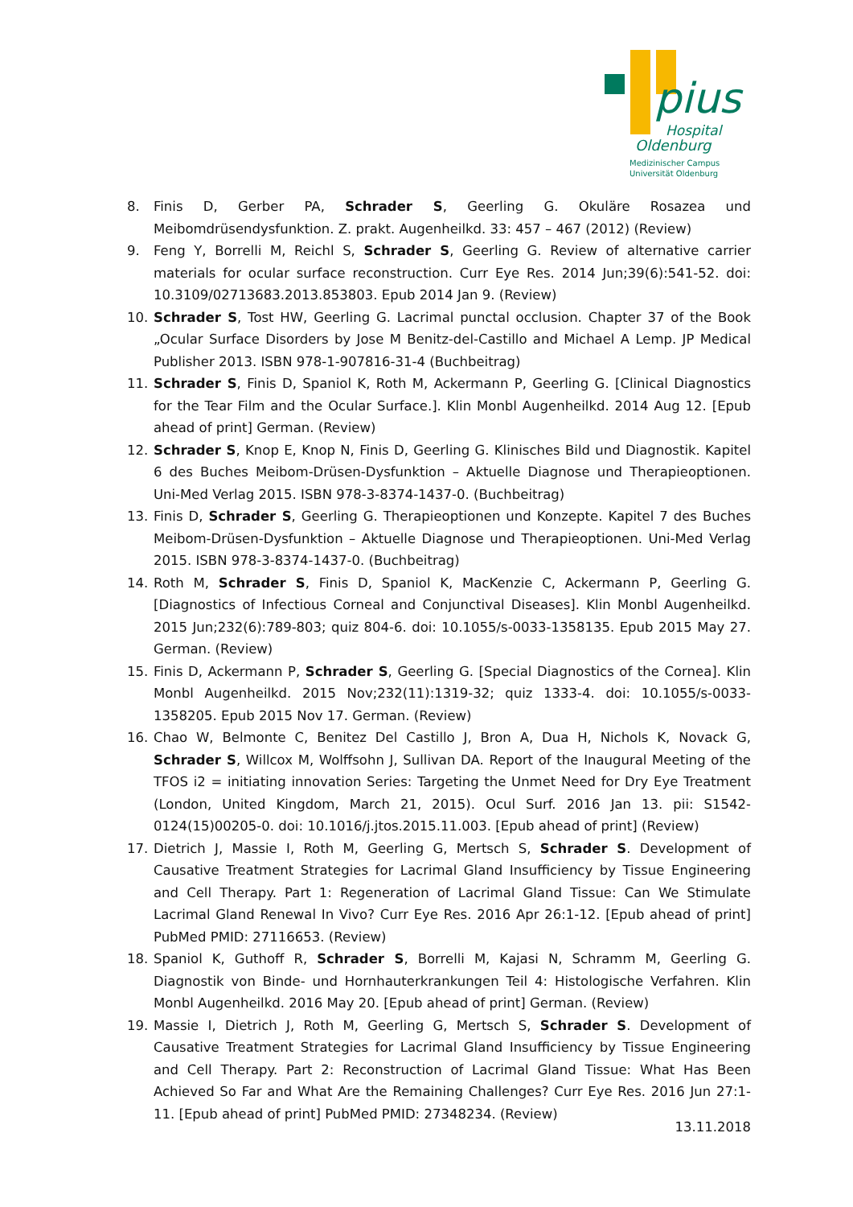pius
Hospital
Oldenburg
Medizinischer Campus
Universität Oldenburg
8. Finis D, Gerber PA, Schrader S, Geerling G. Okuläre Rosazea und Meibomdrüsendysfunktion. Z. prakt. Augenheilkd. 33: 457 – 467 (2012) (Review)
9. Feng Y, Borrelli M, Reichl S, Schrader S, Geerling G. Review of alternative carrier materials for ocular surface reconstruction. Curr Eye Res. 2014 Jun;39(6):541-52. doi: 10.3109/02713683.2013.853803. Epub 2014 Jan 9. (Review)
10. Schrader S, Tost HW, Geerling G. Lacrimal punctal occlusion. Chapter 37 of the Book „Ocular Surface Disorders by Jose M Benitz-del-Castillo and Michael A Lemp. JP Medical Publisher 2013. ISBN 978-1-907816-31-4 (Buchbeitrag)
11. Schrader S, Finis D, Spaniol K, Roth M, Ackermann P, Geerling G. [Clinical Diagnostics for the Tear Film and the Ocular Surface.]. Klin Monbl Augenheilkd. 2014 Aug 12. [Epub ahead of print] German. (Review)
12. Schrader S, Knop E, Knop N, Finis D, Geerling G. Klinisches Bild und Diagnostik. Kapitel 6 des Buches Meibom-Drüsen-Dysfunktion – Aktuelle Diagnose und Therapieoptionen. Uni-Med Verlag 2015. ISBN 978-3-8374-1437-0. (Buchbeitrag)
13. Finis D, Schrader S, Geerling G. Therapieoptionen und Konzepte. Kapitel 7 des Buches Meibom-Drüsen-Dysfunktion – Aktuelle Diagnose und Therapieoptionen. Uni-Med Verlag 2015. ISBN 978-3-8374-1437-0. (Buchbeitrag)
14. Roth M, Schrader S, Finis D, Spaniol K, MacKenzie C, Ackermann P, Geerling G. [Diagnostics of Infectious Corneal and Conjunctival Diseases]. Klin Monbl Augenheilkd. 2015 Jun;232(6):789-803; quiz 804-6. doi: 10.1055/s-0033-1358135. Epub 2015 May 27. German. (Review)
15. Finis D, Ackermann P, Schrader S, Geerling G. [Special Diagnostics of the Cornea]. Klin Monbl Augenheilkd. 2015 Nov;232(11):1319-32; quiz 1333-4. doi: 10.1055/s-0033-1358205. Epub 2015 Nov 17. German. (Review)
16. Chao W, Belmonte C, Benitez Del Castillo J, Bron A, Dua H, Nichols K, Novack G, Schrader S, Willcox M, Wolffsohn J, Sullivan DA. Report of the Inaugural Meeting of the TFOS i2 = initiating innovation Series: Targeting the Unmet Need for Dry Eye Treatment (London, United Kingdom, March 21, 2015). Ocul Surf. 2016 Jan 13. pii: S1542-0124(15)00205-0. doi: 10.1016/j.jtos.2015.11.003. [Epub ahead of print] (Review)
17. Dietrich J, Massie I, Roth M, Geerling G, Mertsch S, Schrader S. Development of Causative Treatment Strategies for Lacrimal Gland Insufficiency by Tissue Engineering and Cell Therapy. Part 1: Regeneration of Lacrimal Gland Tissue: Can We Stimulate Lacrimal Gland Renewal In Vivo? Curr Eye Res. 2016 Apr 26:1-12. [Epub ahead of print] PubMed PMID: 27116653. (Review)
18. Spaniol K, Guthoff R, Schrader S, Borrelli M, Kajasi N, Schramm M, Geerling G. Diagnostik von Binde- und Hornhauterkrankungen Teil 4: Histologische Verfahren. Klin Monbl Augenheilkd. 2016 May 20. [Epub ahead of print] German. (Review)
19. Massie I, Dietrich J, Roth M, Geerling G, Mertsch S, Schrader S. Development of Causative Treatment Strategies for Lacrimal Gland Insufficiency by Tissue Engineering and Cell Therapy. Part 2: Reconstruction of Lacrimal Gland Tissue: What Has Been Achieved So Far and What Are the Remaining Challenges? Curr Eye Res. 2016 Jun 27:1-11. [Epub ahead of print] PubMed PMID: 27348234. (Review)
13.11.2018